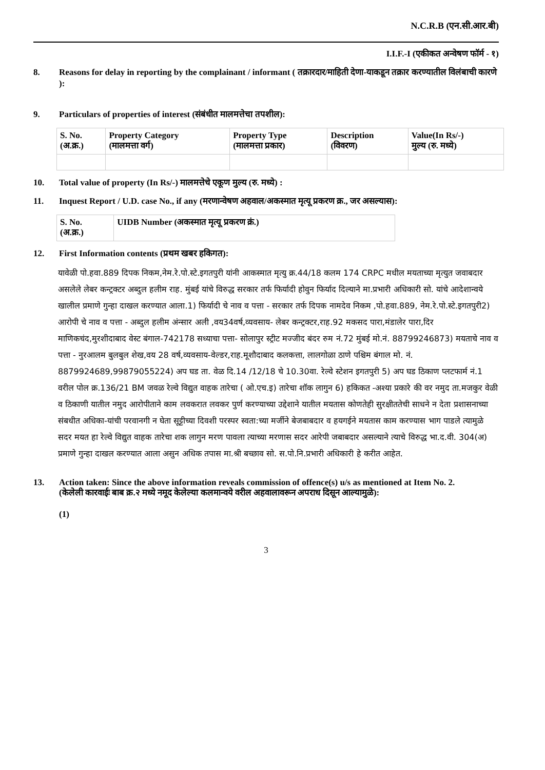N.C.R.B (एन.सी.आर.बी)
I.I.F.-I (एकीकत अन्वेषण फॉर्म - १)
8. Reasons for delay in reporting by the complainant / informant ( तक्रारदार/माहिती देणा-याकडून तक्रार करण्यातील विलंबाची कारणे ):
9. Particulars of properties of interest (संबंधीत मालमत्तेचा तपशील):
| S. No. (अ.क्र.) | Property Category (मालमत्ता वर्ग) | Property Type (मालमत्ता प्रकार) | Description (विवरण) | Value(In Rs/-) मुल्य (रु. मध्ये) |
| --- | --- | --- | --- | --- |
10. Total value of property (In Rs/-) मालमत्तेचे एकूण मुल्य (रु. मध्ये) :
11. Inquest Report / U.D. case No., if any (मरणान्वेषण अहवाल/अकस्मात मृत्यू प्रकरण क्र., जर असल्यास):
| S. No. (अ.क्र.) | UIDB Number (अकस्मात मृत्यू प्रकरण क्रं.) |
| --- | --- |
12. First Information contents (प्रथम खबर हकिगत):
यावेळी पो.हवा.889 दिपक निकम,नेम.रे.पो.स्टे.इगतपुरी यांनी आकस्मात मृत्यु क्र.44/18 कलम 174 CRPC मधील मयताच्या मृत्युत जवाबदार असलेले लेबर कन्ट्रक्टर अब्दुल हलीम राह. मुंबई यांचे विरुद्ध सरकार तर्फ फिर्यादी होवुन फिर्याद दिल्याने मा.प्रभारी अधिकारी सो. यांचे आदेशान्वये खालील प्रमाणे गुन्हा दाखल करण्यात आला.1) फिर्यादी चे नाव व पत्ता - सरकार तर्फ दिपक नामदेव निकम ,पो.हवा.889, नेम.रे.पो.स्टे.इगतपुरी2) आरोपी चे नाव व पत्ता - अब्दुल हलीम अंन्सार अली ,वय34वर्ष,व्यवसाय- लेबर कन्ट्रक्टर,राह.92 मकसद पारा,मंडालेर पारा,दिर माणिकचंद,मुरशीदाबाद वेस्ट बंगाल-742178 सध्याचा पत्ता- सोलापुर स्ट्रीट मज्जीद बंदर रुम नं.72 मुंबई मो.नं. 88799246873) मयताचे नाव व पत्ता - नुरआलम बुलबुल शेख,वय 28 वर्ष,व्यवसाय-वेल्डर,राह.मूशौदाबाद कलकत्ता, लालगोळा ठाणे पश्चिम बंगाल मो. नं. 8879924689,99879055224) अप घड ता. वेळ दि.14 /12/18 चे 10.30वा. रेल्वे स्टेशन इगतपुरी 5) अप घड ठिकाण प्लटफार्म नं.1 वरील पोल क्र.136/21 BM जवळ रेल्वे विद्युत वाहक तारेचा ( ओ.एच.इ) तारेचा शॉक लागुन 6) हकिकत -अश्या प्रकारे की वर नमुद ता.मजकुर वेळी व ठिकाणी यातील नमुद आरोपीताने काम लवकरात लवकर पुर्ण करण्याच्या उद्देशाने यातील मयतास कोणतेही सुरक्षीततेची साधने न देता प्रशासनाच्या संबधीत अधिका-यांची परवानगी न घेता सूट्टीच्या दिवशी परस्पर स्वता:च्या मर्जीने बेजबाबदार व हयगईने मयतास काम करण्यास भाग पाडले त्यामुळे सदर मयत हा रेल्वे विद्युत वाहक तारेचा शक लागुन मरण पावला त्याच्या मरणास सदर आरेपी जबाबदार असल्याने त्याचे विरुद्ध भा.द.वी. 304(अ) प्रमाणे गुन्हा दाखल करण्यात आला असुन अधिक तपास मा.श्री बच्छाव सो. स.पो.नि.प्रभारी अधिकारी हे करीत आहेत.
13. Action taken: Since the above information reveals commission of offence(s) u/s as mentioned at Item No. 2.
(केलेली कारवाईः बाब क्र.२ मध्ये नमूद केलेल्या कलमान्वये वरील अहवालावरून अपराध दिसून आल्यामुळे):
(1)
3